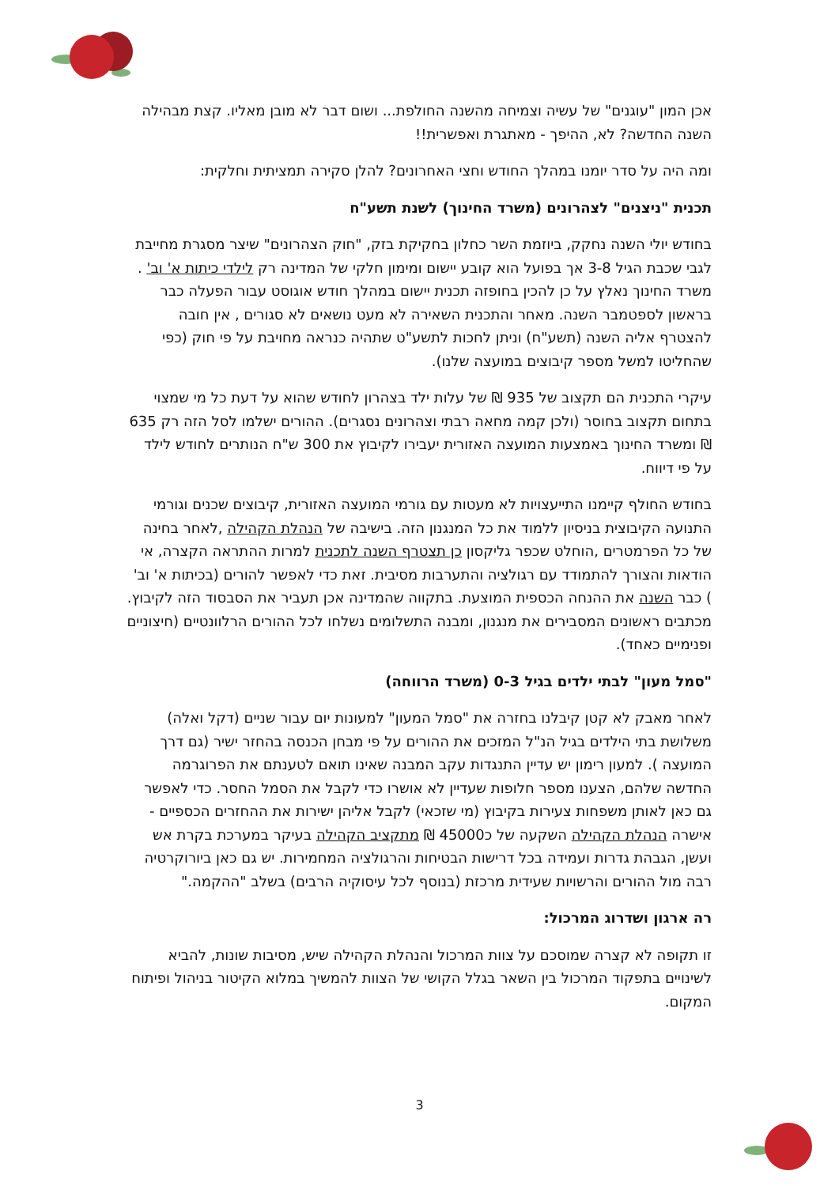אכן המון "עוגנים" של עשיה וצמיחה מהשנה החולפת... ושום דבר לא מובן מאליו. קצת מבהילה השנה החדשה? לא, ההיפך - מאתגרת ואפשרית!!
ומה היה על סדר יומנו במהלך החודש וחצי האחרונים? להלן סקירה תמציתית וחלקית:
תכנית "ניצנים" לצהרונים (משרד החינוך) לשנת תשע"ח
בחודש יולי השנה נחקק, ביוזמת השר כחלון בחקיקת בזק, "חוק הצהרונים" שיצר מסגרת מחייבת לגבי שכבת הגיל 3-8 אך בפועל הוא קובע יישום ומימון חלקי של המדינה רק לילדי כיתות א' וב' . משרד החינוך נאלץ על כן להכין בחופזה תכנית יישום במהלך חודש אוגוסט עבור הפעלה כבר בראשון לספטמבר השנה. מאחר והתכנית השאירה לא מעט נושאים לא סגורים , אין חובה להצטרף אליה השנה (תשע"ח) וניתן לחכות לתשע"ט שתהיה כנראה מחויבת על פי חוק (כפי שהחליטו למשל מספר קיבוצים במועצה שלנו).
עיקרי התכנית הם תקצוב של 935 ₪ של עלות ילד בצהרון לחודש שהוא על דעת כל מי שמצוי בתחום תקצוב בחוסר (ולכן קמה מחאה רבתי וצהרונים נסגרים). ההורים ישלמו לסל הזה רק 635 ₪ ומשרד החינוך באמצעות המועצה האזורית יעבירו לקיבוץ את 300 ש"ח הנותרים לחודש לילד על פי דיווח.
בחודש החולף קיימנו התייעצויות לא מעטות עם גורמי המועצה האזורית, קיבוצים שכנים וגורמי התנועה הקיבוצית בניסיון ללמוד את כל המנגנון הזה. בישיבה של הנהלת הקהילה ,לאחר בחינה של כל הפרמטרים ,הוחלט שכפר גליקסון כן תצטרף השנה לתכנית למרות ההתראה הקצרה, אי הודאות והצורך להתמודד עם רגולציה והתערבות מסיבית. זאת כדי לאפשר להורים (בכיתות א' וב' ) כבר השנה את ההנחה הכספית המוצעת. בתקווה שהמדינה אכן תעביר את הסבסוד הזה לקיבוץ. מכתבים ראשונים המסבירים את מנגנון, ומבנה התשלומים נשלחו לכל ההורים הרלוונטיים (חיצוניים ופנימיים כאחד).
"סמל מעון" לבתי ילדים בגיל 0-3 (משרד הרווחה)
לאחר מאבק לא קטן קיבלנו בחזרה את "סמל המעון" למעונות יום עבור שניים (דקל ואלה) משלושת בתי הילדים בגיל הנ"ל המזכים את ההורים על פי מבחן הכנסה בהחזר ישיר (גם דרך המועצה ). למעון רימון יש עדיין התנגדות עקב המבנה שאינו תואם לטענתם את הפרוגרמה החדשה שלהם, הצענו מספר חלופות שעדיין לא אושרו כדי לקבל את הסמל החסר. כדי לאפשר גם כאן לאותן משפחות צעירות בקיבוץ (מי שזכאי) לקבל אליהן ישירות את ההחזרים הכספיים - אישרה הנהלת הקהילה השקעה של כ45000 ₪ מתקציב הקהילה בעיקר במערכת בקרת אש ועשן, הגבהת גדרות ועמידה בכל דרישות הבטיחות והרגולציה המחמירות. יש גם כאן ביורוקרטיה רבה מול ההורים והרשויות שעידית מרכזת (בנוסף לכל עיסוקיה הרבים) בשלב "ההקמה."
רה ארגון ושדרוג המרכול:
זו תקופה לא קצרה שמוסכם על צוות המרכול והנהלת הקהילה שיש, מסיבות שונות, להביא לשינויים בתפקוד המרכול בין השאר בגלל הקושי של הצוות להמשיך במלוא הקיטור בניהול ופיתוח המקום.
3